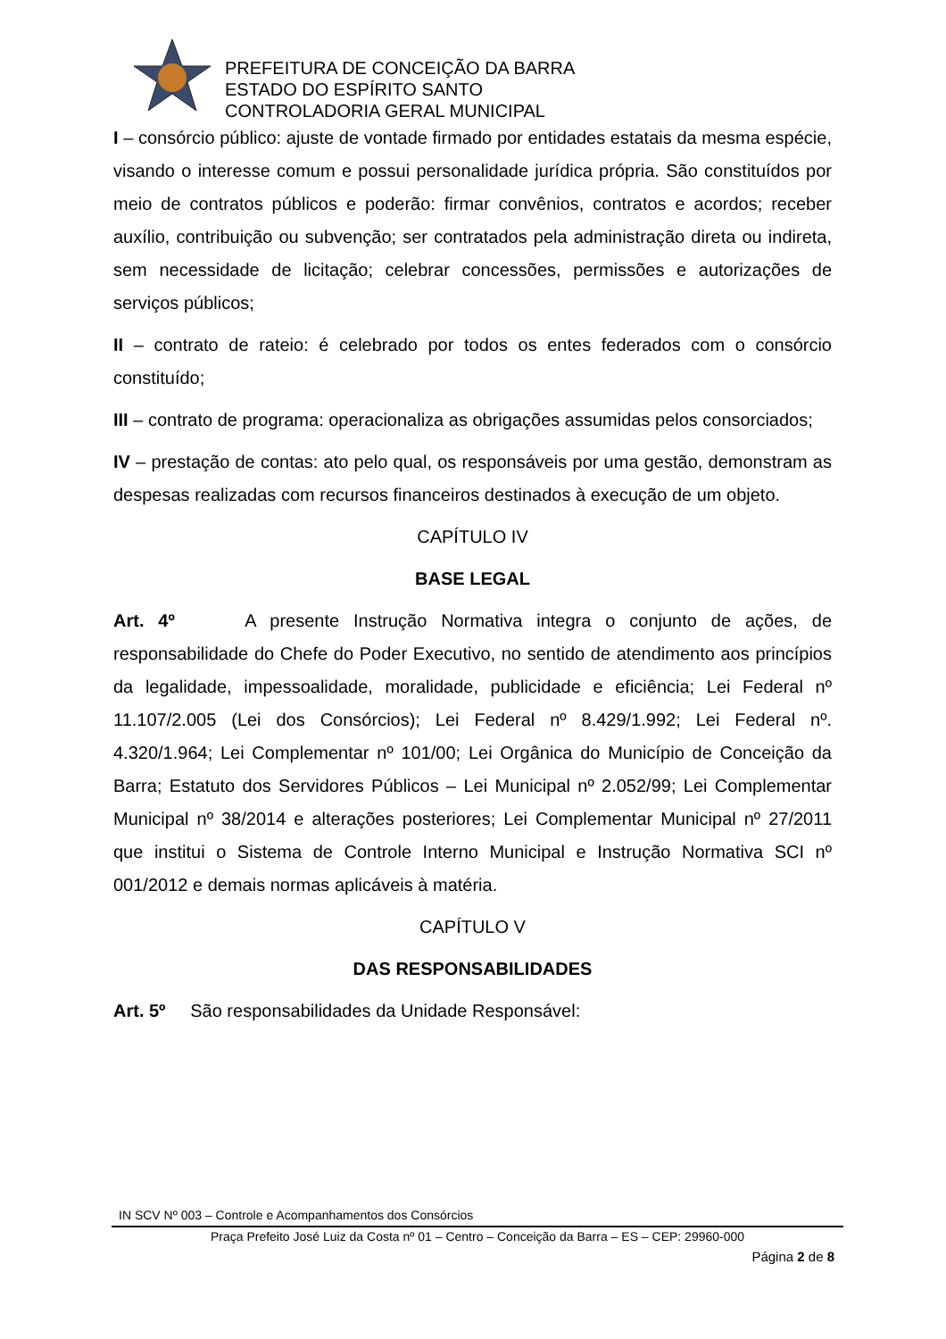PREFEITURA DE CONCEIÇÃO DA BARRA
ESTADO DO ESPÍRITO SANTO
CONTROLADORIA GERAL MUNICIPAL
I – consórcio público: ajuste de vontade firmado por entidades estatais da mesma espécie, visando o interesse comum e possui personalidade jurídica própria. São constituídos por meio de contratos públicos e poderão: firmar convênios, contratos e acordos; receber auxílio, contribuição ou subvenção; ser contratados pela administração direta ou indireta, sem necessidade de licitação; celebrar concessões, permissões e autorizações de serviços públicos;
II – contrato de rateio: é celebrado por todos os entes federados com o consórcio constituído;
III – contrato de programa: operacionaliza as obrigações assumidas pelos consorciados;
IV – prestação de contas: ato pelo qual, os responsáveis por uma gestão, demonstram as despesas realizadas com recursos financeiros destinados à execução de um objeto.
CAPÍTULO IV
BASE LEGAL
Art. 4º A presente Instrução Normativa integra o conjunto de ações, de responsabilidade do Chefe do Poder Executivo, no sentido de atendimento aos princípios da legalidade, impessoalidade, moralidade, publicidade e eficiência; Lei Federal nº 11.107/2.005 (Lei dos Consórcios); Lei Federal nº 8.429/1.992; Lei Federal nº. 4.320/1.964; Lei Complementar nº 101/00; Lei Orgânica do Município de Conceição da Barra; Estatuto dos Servidores Públicos – Lei Municipal nº 2.052/99; Lei Complementar Municipal nº 38/2014 e alterações posteriores; Lei Complementar Municipal nº 27/2011 que institui o Sistema de Controle Interno Municipal e Instrução Normativa SCI nº 001/2012 e demais normas aplicáveis à matéria.
CAPÍTULO V
DAS RESPONSABILIDADES
Art. 5º São responsabilidades da Unidade Responsável:
IN SCV Nº 003 – Controle e Acompanhamentos dos Consórcios
Praça Prefeito José Luiz da Costa nº 01 – Centro – Conceição da Barra – ES – CEP: 29960-000
Página 2 de 8